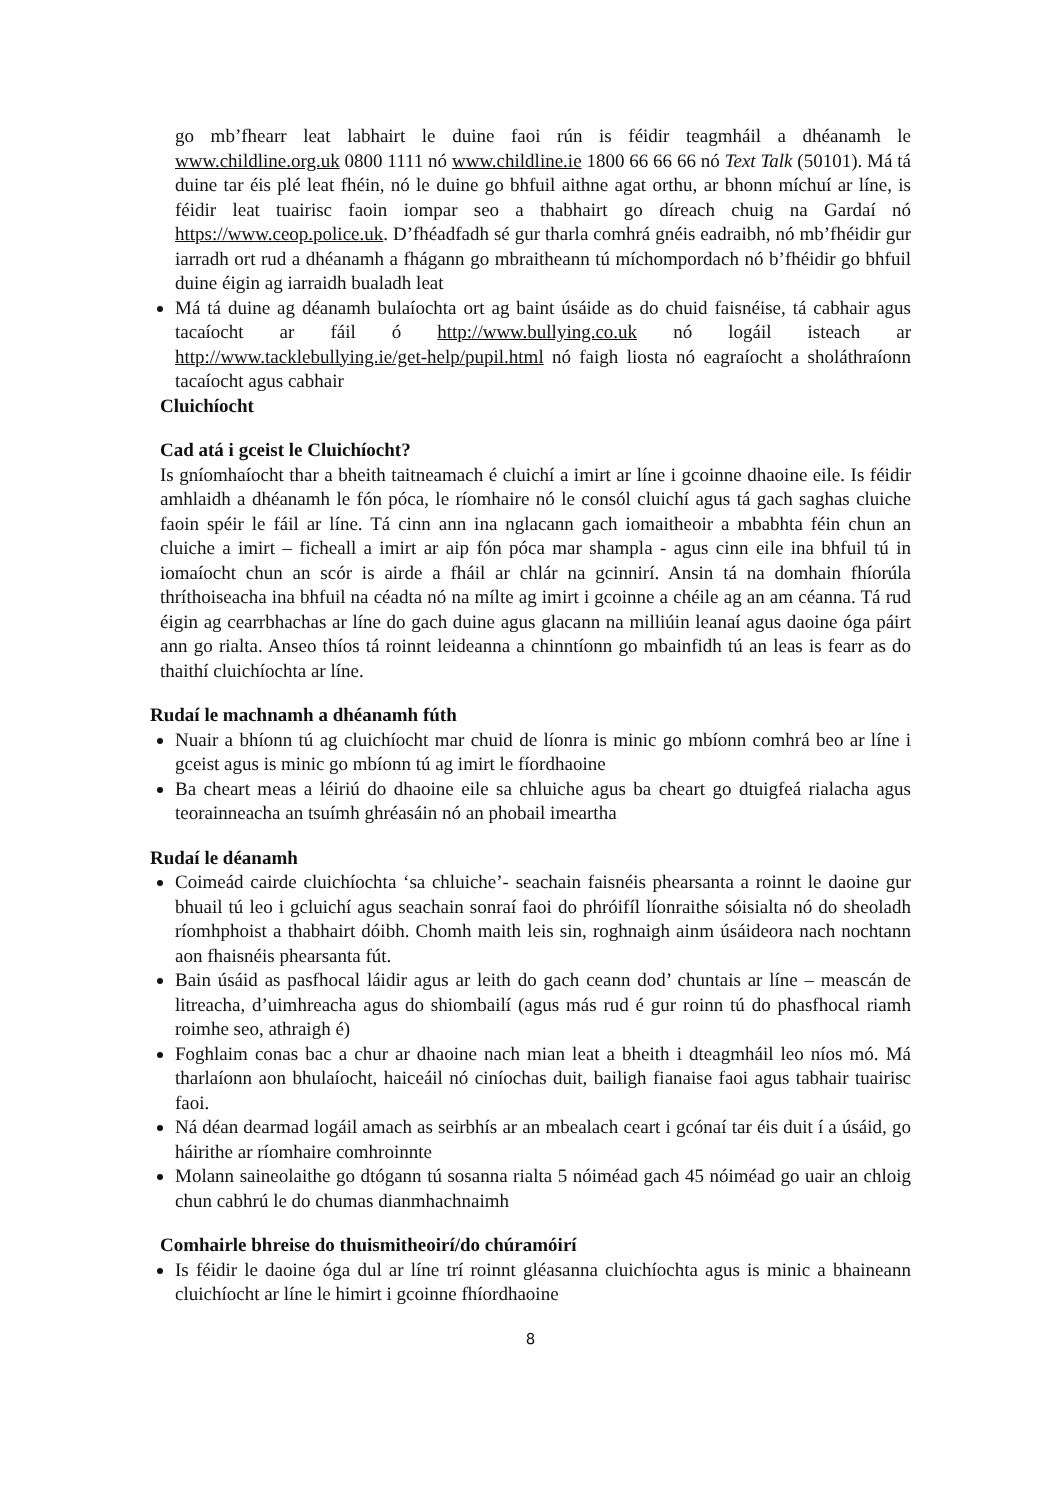go mb’fhearr leat labhairt le duine faoi rún is féidir teagmháil a dhéanamh le www.childline.org.uk 0800 1111 nó www.childline.ie 1800 66 66 66 nó Text Talk (50101). Má tá duine tar éis plé leat fhéin, nó le duine go bhfuil aithne agat orthu, ar bhonn míchuí ar líne, is féidir leat tuairisc faoin iompar seo a thabhairt go díreach chuig na Gardaí nó https://www.ceop.police.uk. D’fhéadfadh sé gur tharla comhrá gnéis eadraibh, nó mb’fhéidir gur iarradh ort rud a dhéanamh a fhágann go mbraitheann tú míchompordach nó b’fhéidir go bhfuil duine éigin ag iarraidh bualadh leat
Má tá duine ag déanamh bulaíochta ort ag baint úsáide as do chuid faisnéise, tá cabhair agus tacaíocht ar fáil ó http://www.bullying.co.uk nó logáil isteach ar http://www.tacklebullying.ie/get-help/pupil.html nó faigh liosta nó eagraíocht a sholáthraíonn tacaíocht agus cabhair
Cluichíocht
Cad atá i gceist le Cluichíocht?
Is gníomhaíocht thar a bheith taitneamach é cluichí a imirt ar líne i gcoinne dhaoine eile. Is féidir amhlaidh a dhéanamh le fón póca, le ríomhaire nó le consól cluichí agus tá gach saghas cluiche faoin spéir le fáil ar líne. Tá cinn ann ina nglacann gach iomaitheoir a mbabhta féin chun an cluiche a imirt – ficheall a imirt ar aip fón póca mar shampla - agus cinn eile ina bhfuil tú in iomaíocht chun an scór is airde a fháil ar chlár na gcinnirí. Ansin tá na domhain fhíorúla thríthoiseacha ina bhfuil na céadta nó na mílte ag imirt i gcoinne a chéile ag an am céanna. Tá rud éigin ag cearrbhachas ar líne do gach duine agus glacann na milliúin leanaí agus daoine óga páirt ann go rialta. Anseo thíos tá roinnt leideanna a chinntíonn go mbainfidh tú an leas is fearr as do thaithí cluichíochta ar líne.
Rudaí le machnamh a dhéanamh fúth
Nuair a bhíonn tú ag cluichíocht mar chuid de líonra is minic go mbíonn comhrá beo ar líne i gceist agus is minic go mbíonn tú ag imirt le fíordhaoine
Ba cheart meas a léiriú do dhaoine eile sa chluiche agus ba cheart go dtuigfeá rialacha agus teorainneacha an tsuímh ghréasáin nó an phobail imeartha
Rudaí le déanamh
Coimeád cairde cluichíochta ‘sa chluiche’- seachain faisnéis phearsanta a roinnt le daoine gur bhuail tú leo i gcluichí agus seachain sonraí faoi do phróifíl líonraithe sóisialta nó do sheoladh ríomhphoist a thabhairt dóibh. Chomh maith leis sin, roghnaigh ainm úsáideora nach nochtann aon fhaisnéis phearsanta fút.
Bain úsáid as pasfhocal láidir agus ar leith do gach ceann dod’ chuntais ar líne – meascán de litreacha, d’uimhreacha agus do shiombailí (agus más rud é gur roinn tú do phasfhocal riamh roimhe seo, athraigh é)
Foghlaim conas bac a chur ar dhaoine nach mian leat a bheith i dteagmháil leo níos mó. Má tharlaíonn aon bhulaíocht, haiceáil nó ciníochas duit, bailigh fianaise faoi agus tabhair tuairisc faoi.
Ná déan dearmad logáil amach as seirbhís ar an mbealach ceart i gcónaí tar éis duit í a úsáid, go háirithe ar ríomhaire comhroinnte
Molann saineolaithe go dtógann tú sosanna rialta 5 nóiméad gach 45 nóiméad go uair an chloig chun cabhrú le do chumas dianmhachnaimh
Comhairle bhreise do thuismitheoirí/do chúramóirí
Is féidir le daoine óga dul ar líne trí roinnt gléasanna cluichíochta agus is minic a bhaineann cluichíocht ar líne le himirt i gcoinne fhíordhaoine
8